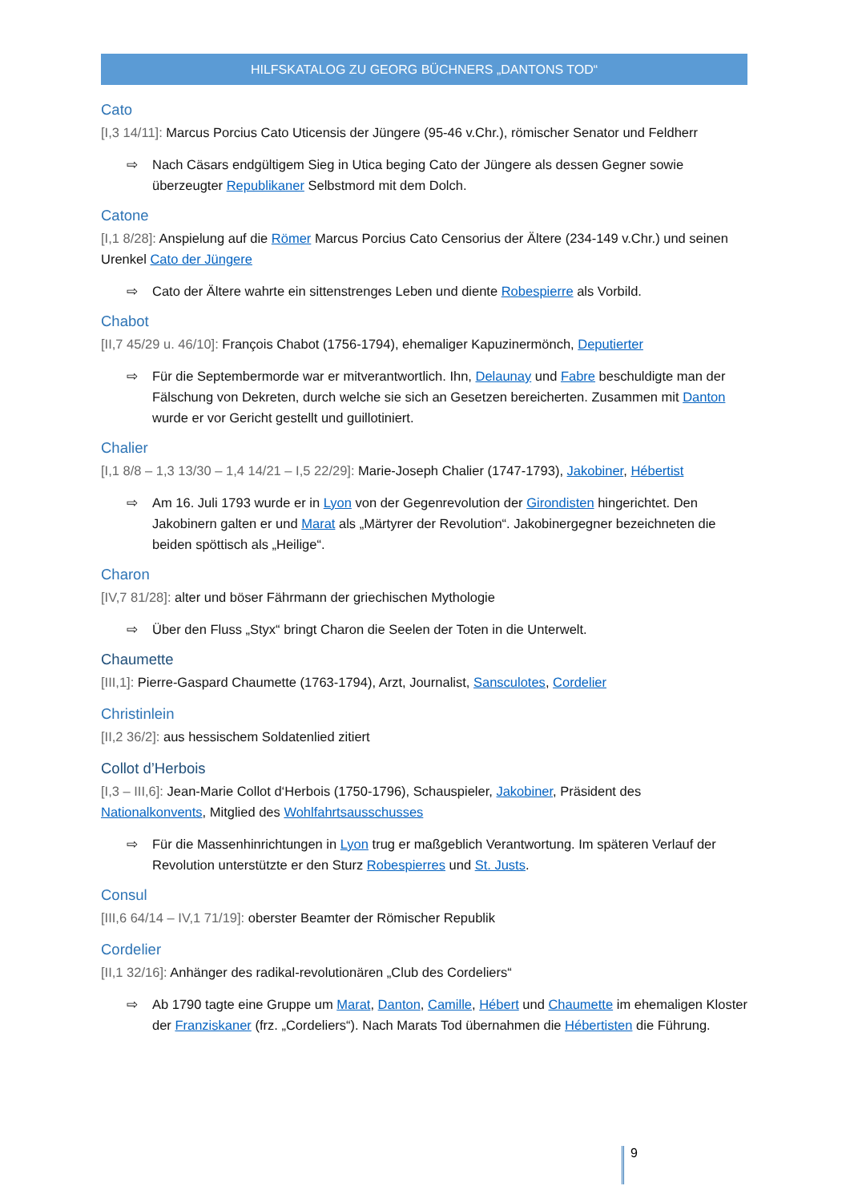HILFSKATALOG ZU GEORG BÜCHNERS „DANTONS TOD“
Cato
[I,3 14/11]: Marcus Porcius Cato Uticensis der Jüngere (95-46 v.Chr.), römischer Senator und Feldherr
⇨ Nach Cäsars endgültigem Sieg in Utica beging Cato der Jüngere als dessen Gegner sowie überzeugter Republikaner Selbstmord mit dem Dolch.
Catone
[I,1 8/28]: Anspielung auf die Römer Marcus Porcius Cato Censorius der Ältere (234-149 v.Chr.) und seinen Urenkel Cato der Jüngere
⇨ Cato der Ältere wahrte ein sittenstrenges Leben und diente Robespierre als Vorbild.
Chabot
[II,7 45/29 u. 46/10]: François Chabot (1756-1794), ehemaliger Kapuzinermönch, Deputierter
⇨ Für die Septembermorde war er mitverantwortlich. Ihn, Delaunay und Fabre beschuldigte man der Fälschung von Dekreten, durch welche sie sich an Gesetzen bereicherten. Zusammen mit Danton wurde er vor Gericht gestellt und guillotiniert.
Chalier
[I,1 8/8 – 1,3 13/30 – 1,4 14/21 – I,5 22/29]: Marie-Joseph Chalier (1747-1793), Jakobiner, Hébertist
⇨ Am 16. Juli 1793 wurde er in Lyon von der Gegenrevolution der Girondisten hingerichtet. Den Jakobinern galten er und Marat als „Märtyrer der Revolution“. Jakobinergegner bezeichneten die beiden spöttisch als „Heilige“.
Charon
[IV,7 81/28]: alter und böser Fährmann der griechischen Mythologie
⇨ Über den Fluss „Styx“ bringt Charon die Seelen der Toten in die Unterwelt.
Chaumette
[III,1]: Pierre-Gaspard Chaumette (1763-1794), Arzt, Journalist, Sansculotes, Cordelier
Christinlein
[II,2 36/2]: aus hessischem Soldatenlied zitiert
Collot d’Herbois
[I,3 – III,6]: Jean-Marie Collot d‘Herbois (1750-1796), Schauspieler, Jakobiner, Präsident des Nationalkonvents, Mitglied des Wohlfahrtsausschusses
⇨ Für die Massenhinrichtungen in Lyon trug er maßgeblich Verantwortung. Im späteren Verlauf der Revolution unterstützte er den Sturz Robespierres und St. Justs.
Consul
[III,6 64/14 – IV,1 71/19]: oberster Beamter der Römischer Republik
Cordelier
[II,1 32/16]: Anhänger des radikal-revolutionären „Club des Cordeliers“
⇨ Ab 1790 tagte eine Gruppe um Marat, Danton, Camille, Hébert und Chaumette im ehemaligen Kloster der Franziskaner (frz. „Cordeliers“). Nach Marats Tod übernahmen die Hébertisten die Führung.
9